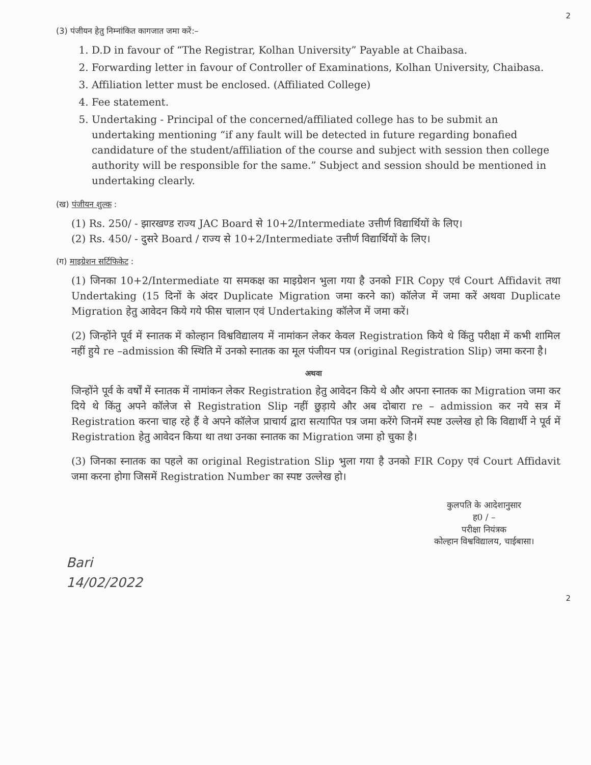2
(3) पंजीयन हेतु निम्नांकित कागजात जमा करें:–
1. D.D in favour of “The Registrar, Kolhan University” Payable at Chaibasa.
2. Forwarding letter in favour of Controller of Examinations, Kolhan University, Chaibasa.
3. Affiliation letter must be enclosed. (Affiliated College)
4. Fee statement.
5. Undertaking - Principal of the concerned/affiliated college has to be submit an undertaking mentioning “if any fault will be detected in future regarding bonafied candidature of the student/affiliation of the course and subject with session then college authority will be responsible for the same.” Subject and session should be mentioned in undertaking clearly.
(ख) पंजीयन शुल्क :
(1) Rs. 250/ - झारखण्ड राज्य JAC Board से 10+2/Intermediate उत्तीर्ण विद्यार्थियों के लिए।
(2) Rs. 450/ - दुसरे Board / राज्य से 10+2/Intermediate उत्तीर्ण विद्यार्थियों के लिए।
(ग) माइग्रेशन सर्टिफिकेट :
(1) जिनका 10+2/Intermediate या समकक्ष का माइग्रेशन भुला गया है उनको FIR Copy एवं Court Affidavit तथा Undertaking (15 दिनों के अंदर Duplicate Migration जमा करने का) कॉलेज में जमा करें अथवा Duplicate Migration हेतु आवेदन किये गये फीस चालान एवं Undertaking कॉलेज में जमा करें।
(2) जिन्होंने पूर्व में स्नातक में कोल्हान विश्वविद्यालय में नामांकन लेकर केवल Registration किये थे किंतु परीक्षा में कभी शामिल नहीं हुये re –admission की स्थिति में उनको स्नातक का मूल पंजीयन पत्र (original Registration Slip) जमा करना है।
अथवा
जिन्होंने पूर्व के वर्षों में स्नातक में नामांकन लेकर Registration हेतु आवेदन किये थे और अपना स्नातक का Migration जमा कर दिये थे किंतु अपने कॉलेज से Registration Slip नहीं छुड़ाये और अब दोबारा re – admission कर नये सत्र में Registration करना चाह रहे हैं वे अपने कॉलेज प्राचार्य द्वारा सत्यापित पत्र जमा करेंगे जिनमें स्पष्ट उल्लेख हो कि विद्यार्थी ने पूर्व में Registration हेतु आवेदन किया था तथा उनका स्नातक का Migration जमा हो चुका है।
(3) जिनका स्नातक का पहले का original Registration Slip भुला गया है उनको FIR Copy एवं Court Affidavit जमा करना होगा जिसमें Registration Number का स्पष्ट उल्लेख हो।
कुलपति के आदेशानुसार
ह0 / –
परीक्षा नियंत्रक
कोल्हान विश्वविद्यालय, चाईबासा।
Bari
14/02/2022
2